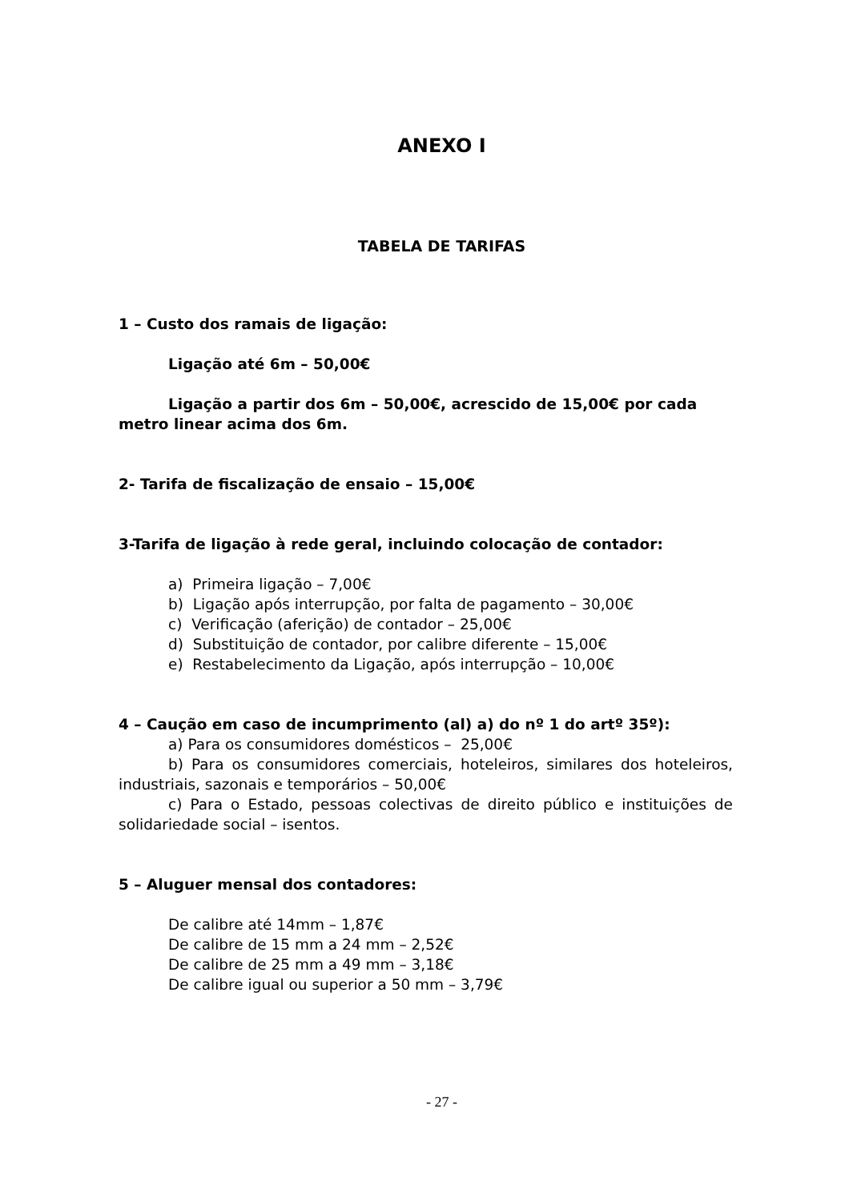ANEXO I
TABELA DE TARIFAS
1 – Custo dos ramais de ligação:
Ligação até 6m – 50,00€
Ligação a partir dos 6m – 50,00€, acrescido de 15,00€ por cada metro linear acima dos 6m.
2- Tarifa de fiscalização de ensaio – 15,00€
3-Tarifa de ligação à rede geral, incluindo colocação de contador:
a) Primeira ligação – 7,00€
b) Ligação após interrupção, por falta de pagamento – 30,00€
c) Verificação (aferição) de contador – 25,00€
d) Substituição de contador, por calibre diferente – 15,00€
e) Restabelecimento da Ligação, após interrupção – 10,00€
4 – Caução em caso de incumprimento (al) a) do nº 1 do artº 35º):
a) Para os consumidores domésticos – 25,00€
b) Para os consumidores comerciais, hoteleiros, similares dos hoteleiros, industriais, sazonais e temporários – 50,00€
c) Para o Estado, pessoas colectivas de direito público e instituições de solidariedade social – isentos.
5 – Aluguer mensal dos contadores:
De calibre até 14mm – 1,87€
De calibre de 15 mm a 24 mm – 2,52€
De calibre de 25 mm a 49 mm – 3,18€
De calibre igual ou superior a 50 mm – 3,79€
- 27 -